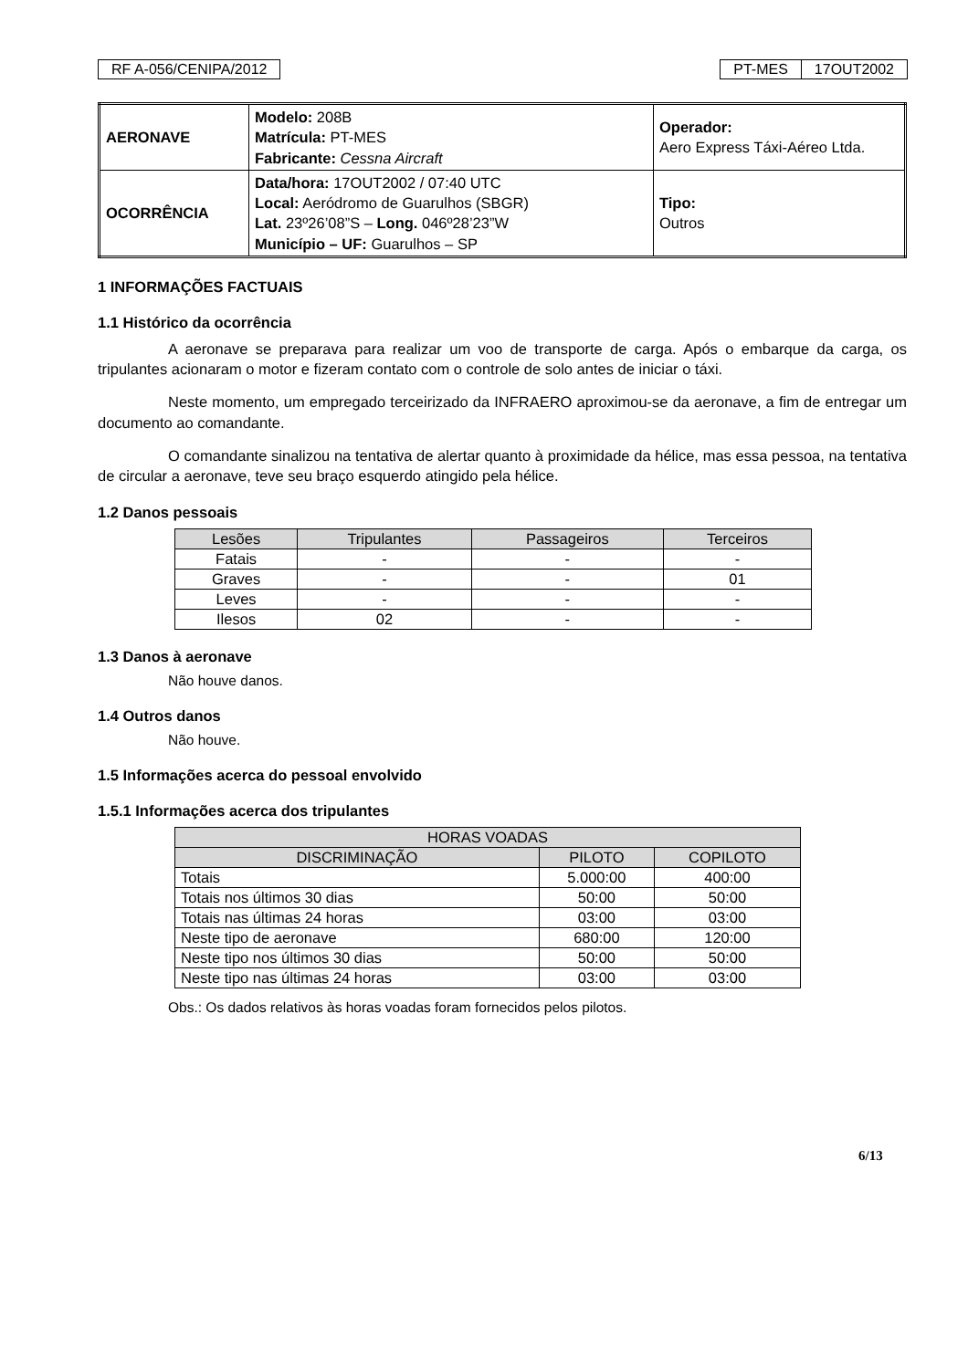RF A-056/CENIPA/2012 PT-MES 17OUT2002
| AERONAVE | Modelo: 208B Matrícula: PT-MES Fabricante: Cessna Aircraft | Operador: Aero Express Táxi-Aéreo Ltda. |
| OCORRÊNCIA | Data/hora: 17OUT2002 / 07:40 UTC Local: Aeródromo de Guarulhos (SBGR) Lat. 23º26’08”S – Long. 046º28’23”W Município – UF: Guarulhos – SP | Tipo: Outros |
1 INFORMAÇÕES FACTUAIS
1.1 Histórico da ocorrência
A aeronave se preparava para realizar um voo de transporte de carga. Após o embarque da carga, os tripulantes acionaram o motor e fizeram contato com o controle de solo antes de iniciar o táxi.
Neste momento, um empregado terceirizado da INFRAERO aproximou-se da aeronave, a fim de entregar um documento ao comandante.
O comandante sinalizou na tentativa de alertar quanto à proximidade da hélice, mas essa pessoa, na tentativa de circular a aeronave, teve seu braço esquerdo atingido pela hélice.
1.2 Danos pessoais
| Lesões | Tripulantes | Passageiros | Terceiros |
| --- | --- | --- | --- |
| Fatais | - | - | - |
| Graves | - | - | 01 |
| Leves | - | - | - |
| Ilesos | 02 | - | - |
1.3 Danos à aeronave
Não houve danos.
1.4 Outros danos
Não houve.
1.5 Informações acerca do pessoal envolvido
1.5.1 Informações acerca dos tripulantes
| HORAS VOADAS | | |
| --- | --- | --- |
| DISCRIMINAÇÃO | PILOTO | COPILOTO |
| Totais | 5.000:00 | 400:00 |
| Totais nos últimos 30 dias | 50:00 | 50:00 |
| Totais nas últimas 24 horas | 03:00 | 03:00 |
| Neste tipo de aeronave | 680:00 | 120:00 |
| Neste tipo nos últimos 30 dias | 50:00 | 50:00 |
| Neste tipo nas últimas 24 horas | 03:00 | 03:00 |
Obs.: Os dados relativos às horas voadas foram fornecidos pelos pilotos.
6/13